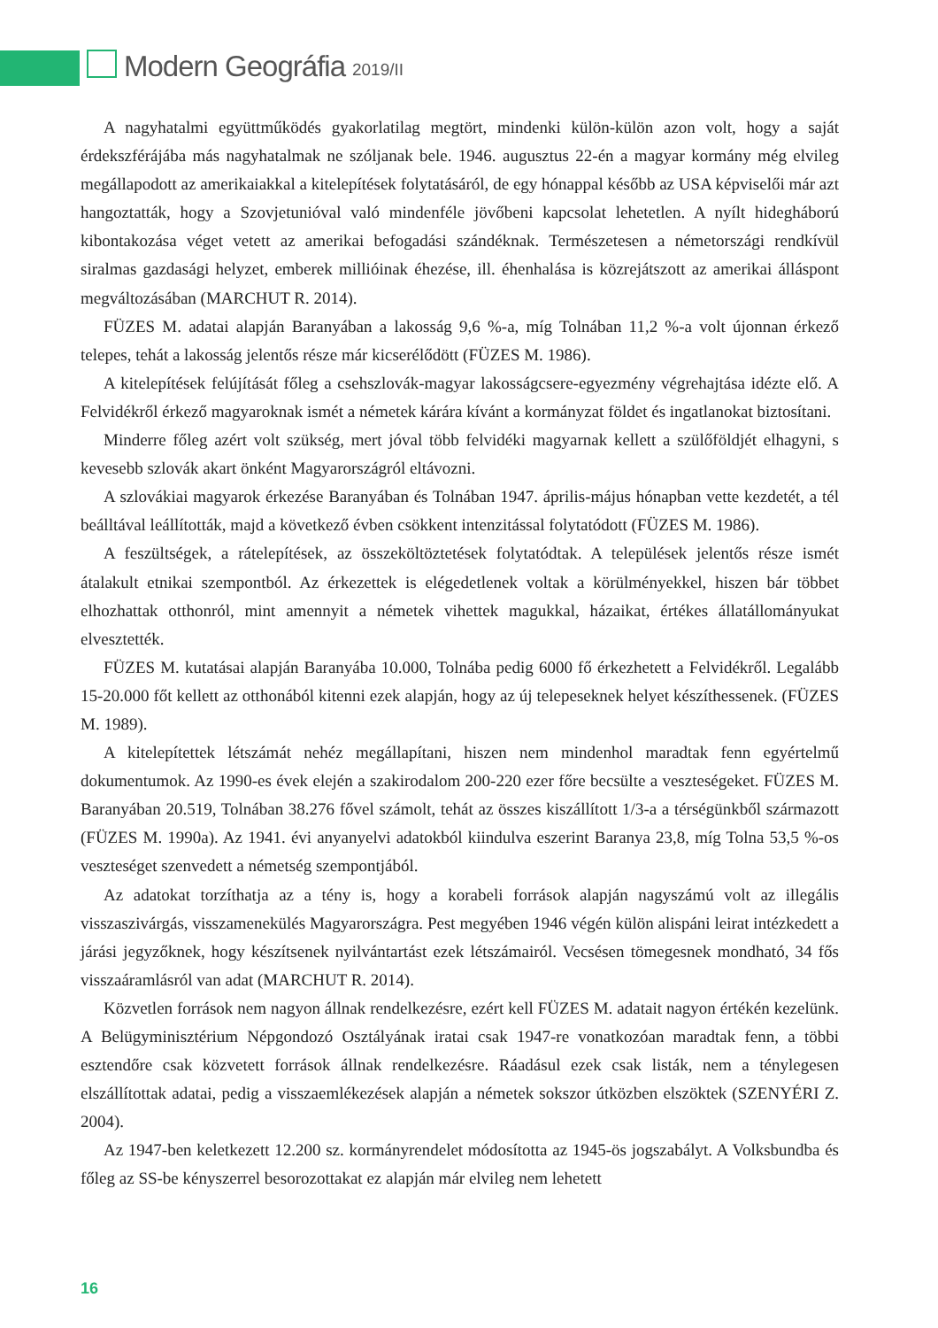Modern Geográfia 2019/II
A nagyhatalmi együttműködés gyakorlatilag megtört, mindenki külön-külön azon volt, hogy a saját érdekszférájába más nagyhatalmak ne szóljanak bele. 1946. augusztus 22-én a magyar kormány még elvileg megállapodott az amerikaiakkal a kitelepítések folytatásáról, de egy hónappal később az USA képviselői már azt hangoztatták, hogy a Szovjetunióval való mindenféle jövőbeni kapcsolat lehetetlen. A nyílt hidegháború kibontakozása véget vetett az amerikai befogadási szándéknak. Természetesen a németországi rendkívül siralmas gazdasági helyzet, emberek millióinak éhezése, ill. éhenhalása is közrejátszott az amerikai álláspont megváltozásában (MARCHUT R. 2014).
FÜZES M. adatai alapján Baranyában a lakosság 9,6 %-a, míg Tolnában 11,2 %-a volt újonnan érkező telepes, tehát a lakosság jelentős része már kicserélődött (FÜZES M. 1986).
A kitelepítések felújítását főleg a csehszlovák-magyar lakosságcsere-egyezmény végrehajtása idézte elő. A Felvidékről érkező magyaroknak ismét a németek kárára kívánt a kormányzat földet és ingatlanokat biztosítani.
Minderre főleg azért volt szükség, mert jóval több felvidéki magyarnak kellett a szülőföldjét elhagyni, s kevesebb szlovák akart önként Magyarországról eltávozni.
A szlovákiai magyarok érkezése Baranyában és Tolnában 1947. április-május hónapban vette kezdetét, a tél beálltával leállították, majd a következő évben csökkent intenzitással folytatódott (FÜZES M. 1986).
A feszültségek, a rátelepítések, az összeköltöztetések folytatódtak. A települések jelentős része ismét átalakult etnikai szempontból. Az érkezettek is elégedetlenek voltak a körülményekkel, hiszen bár többet elhozhattak otthonról, mint amennyit a németek vihettek magukkal, házaikat, értékes állatállományukat elvesztették.
FÜZES M. kutatásai alapján Baranyába 10.000, Tolnába pedig 6000 fő érkezhetett a Felvidékről. Legalább 15-20.000 főt kellett az otthonából kitenni ezek alapján, hogy az új telepeseknek helyet készíthessenek. (FÜZES M. 1989).
A kitelepítettek létszámát nehéz megállapítani, hiszen nem mindenhol maradtak fenn egyértelmű dokumentumok. Az 1990-es évek elején a szakirodalom 200-220 ezer főre becsülte a veszteségeket. FÜZES M. Baranyában 20.519, Tolnában 38.276 fővel számolt, tehát az összes kiszállított 1/3-a a térségünkből származott (FÜZES M. 1990a). Az 1941. évi anyanyelvi adatokból kiindulva eszerint Baranya 23,8, míg Tolna 53,5 %-os veszteséget szenvedett a németség szempontjából.
Az adatokat torzíthatja az a tény is, hogy a korabeli források alapján nagyszámú volt az illegális visszaszivárgás, visszamenekülés Magyarországra. Pest megyében 1946 végén külön alispáni leirat intézkedett a járási jegyzőknek, hogy készítsenek nyilvántartást ezek létszámairól. Vecsésen tömegesnek mondható, 34 fős visszaáramlásról van adat (MARCHUT R. 2014).
Közvetlen források nem nagyon állnak rendelkezésre, ezért kell FÜZES M. adatait nagyon értékén kezelünk. A Belügyminisztérium Népgondozó Osztályának iratai csak 1947-re vonatkozóan maradtak fenn, a többi esztendőre csak közvetett források állnak rendelkezésre. Ráadásul ezek csak listák, nem a ténylegesen elszállítottak adatai, pedig a visszaemlékezések alapján a németek sokszor útközben elszöktek (SZENYÉRI Z. 2004).
Az 1947-ben keletkezett 12.200 sz. kormányrendelet módosította az 1945-ös jogszabályt. A Volksbundba és főleg az SS-be kényszerrel besorozottakat ez alapján már elvileg nem lehetett
16